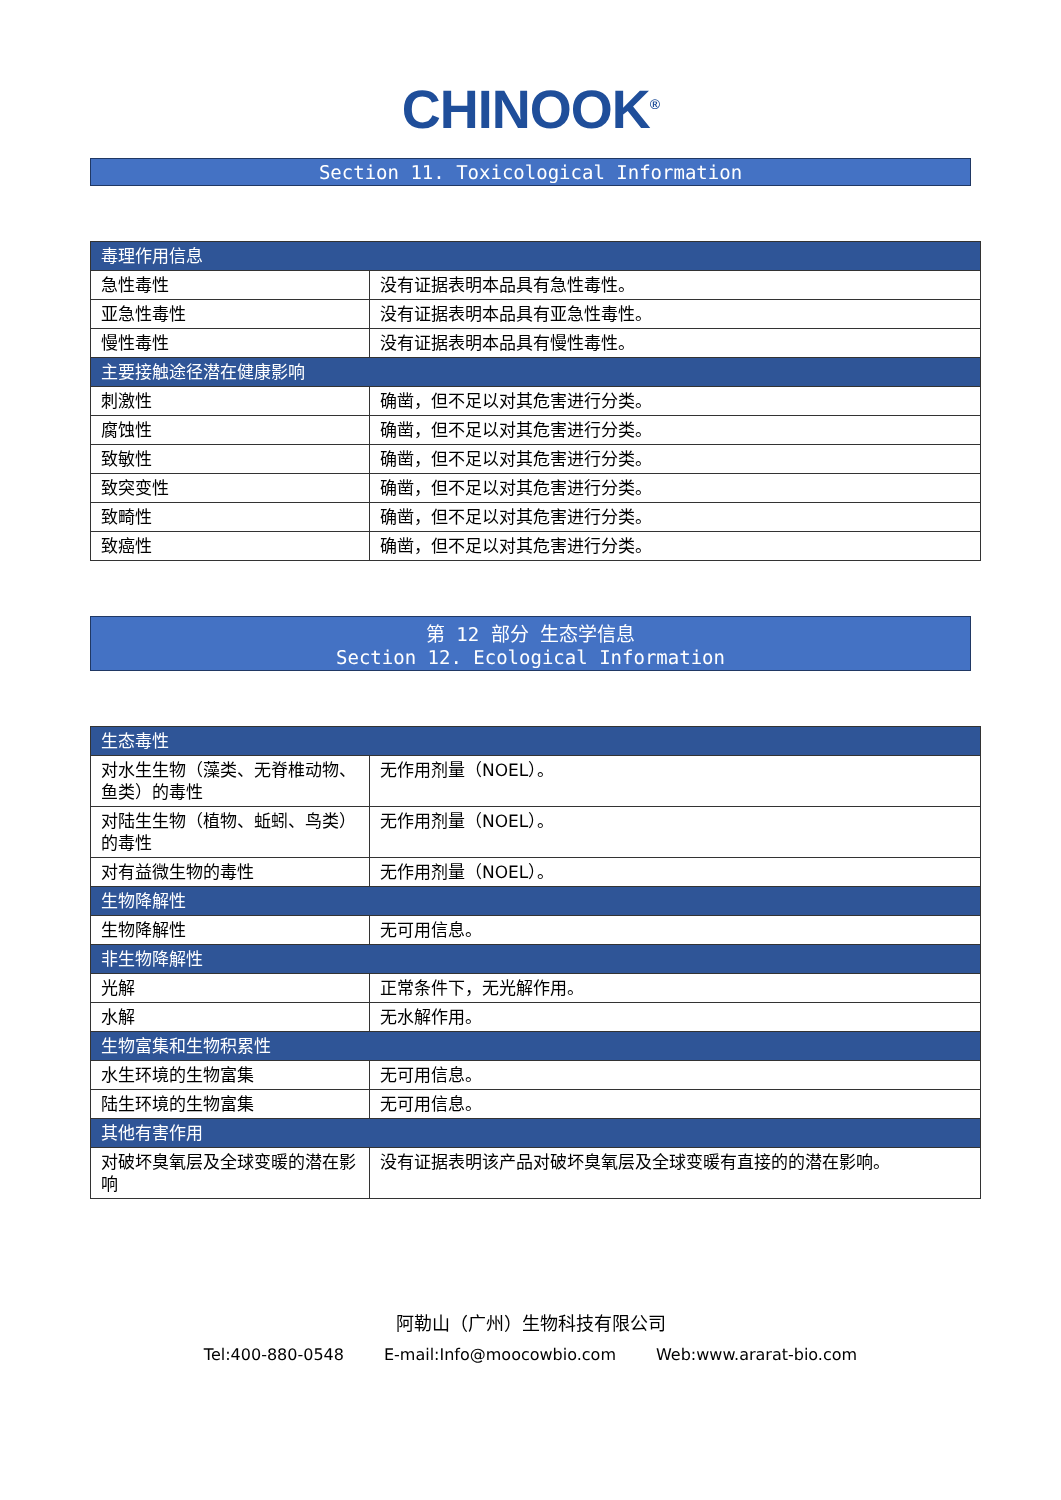CHINOOK<sup>®</sup>
Section 11. Toxicological Information
| 毒理作用信息 | |
| 急性毒性 | 没有证据表明本品具有急性毒性。 |
| 亚急性毒性 | 没有证据表明本品具有亚急性毒性。 |
| 慢性毒性 | 没有证据表明本品具有慢性毒性。 |
| 主要接触途径潜在健康影响 | |
| 刺激性 | 确凿，但不足以对其危害进行分类。 |
| 腐蚀性 | 确凿，但不足以对其危害进行分类。 |
| 致敏性 | 确凿，但不足以对其危害进行分类。 |
| 致突变性 | 确凿，但不足以对其危害进行分类。 |
| 致畸性 | 确凿，但不足以对其危害进行分类。 |
| 致癌性 | 确凿，但不足以对其危害进行分类。 |
第 12 部分 生态学信息
Section 12. Ecological Information
| 生态毒性 | |
| 对水生生物（藻类、无脊椎动物、鱼类）的毒性 | 无作用剂量（NOEL）。 |
| 对陆生生物（植物、蚯蚓、鸟类）的毒性 | 无作用剂量（NOEL）。 |
| 对有益微生物的毒性 | 无作用剂量（NOEL）。 |
| 生物降解性 | |
| 生物降解性 | 无可用信息。 |
| 非生物降解性 | |
| 光解 | 正常条件下，无光解作用。 |
| 水解 | 无水解作用。 |
| 生物富集和生物积累性 | |
| 水生环境的生物富集 | 无可用信息。 |
| 陆生环境的生物富集 | 无可用信息。 |
| 其他有害作用 | |
| 对破坏臭氧层及全球变暖的潜在影响 | 没有证据表明该产品对破坏臭氧层及全球变暖有直接的的潜在影响。 |
阿勒山（广州）生物科技有限公司
Tel:400-880-0548 E-mail:Info@moocowbio.com Web:www.ararat-bio.com